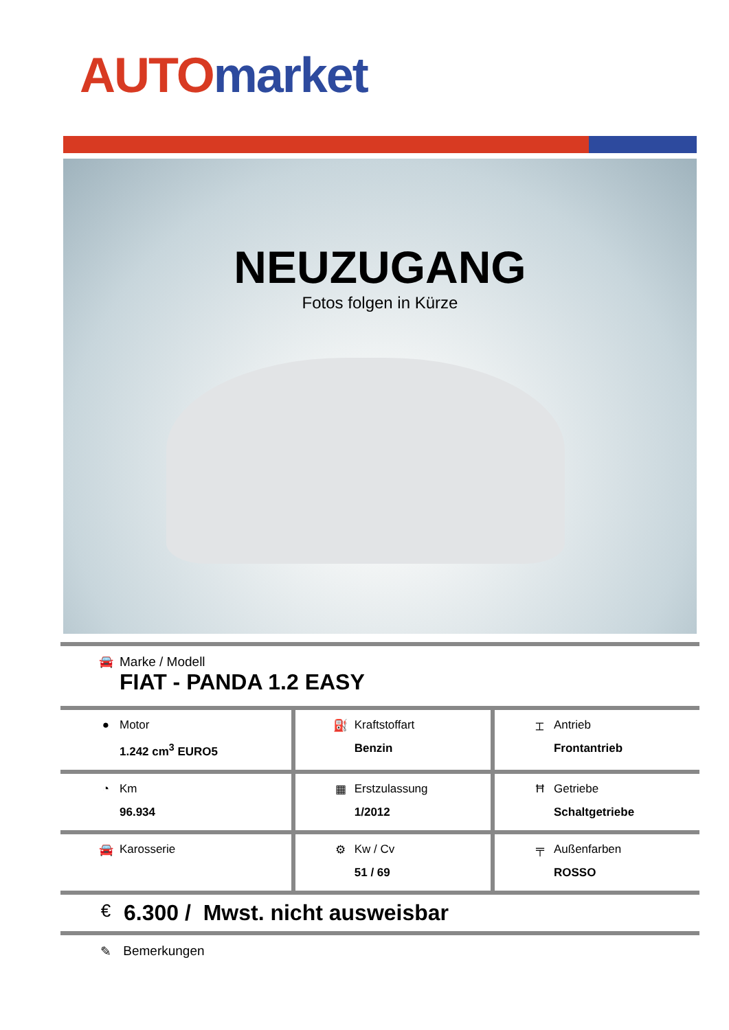AUTO market
NEUZUGANG
Fotos folgen in Kürze
| 🚘 Marke / Modell FIAT - PANDA 1.2 EASY | | |
| ● Motor 1.242 cm<sup>3</sup> EURO5 | ⛽ Kraftstoffart Benzin | ⌶ Antrieb Frontantrieb |
| ◔ Km 96.934 | ▦ Erstzulassung 1/2012 | Ħ Getriebe Schaltgetriebe |
| 🚘 Karosserie | ⚙ Kw / Cv 51 / 69 | ╤ Außenfarben ROSSO |
| € 6.300 / Mwst. nicht ausweisbar | | |
| ✎ Bemerkungen | | |